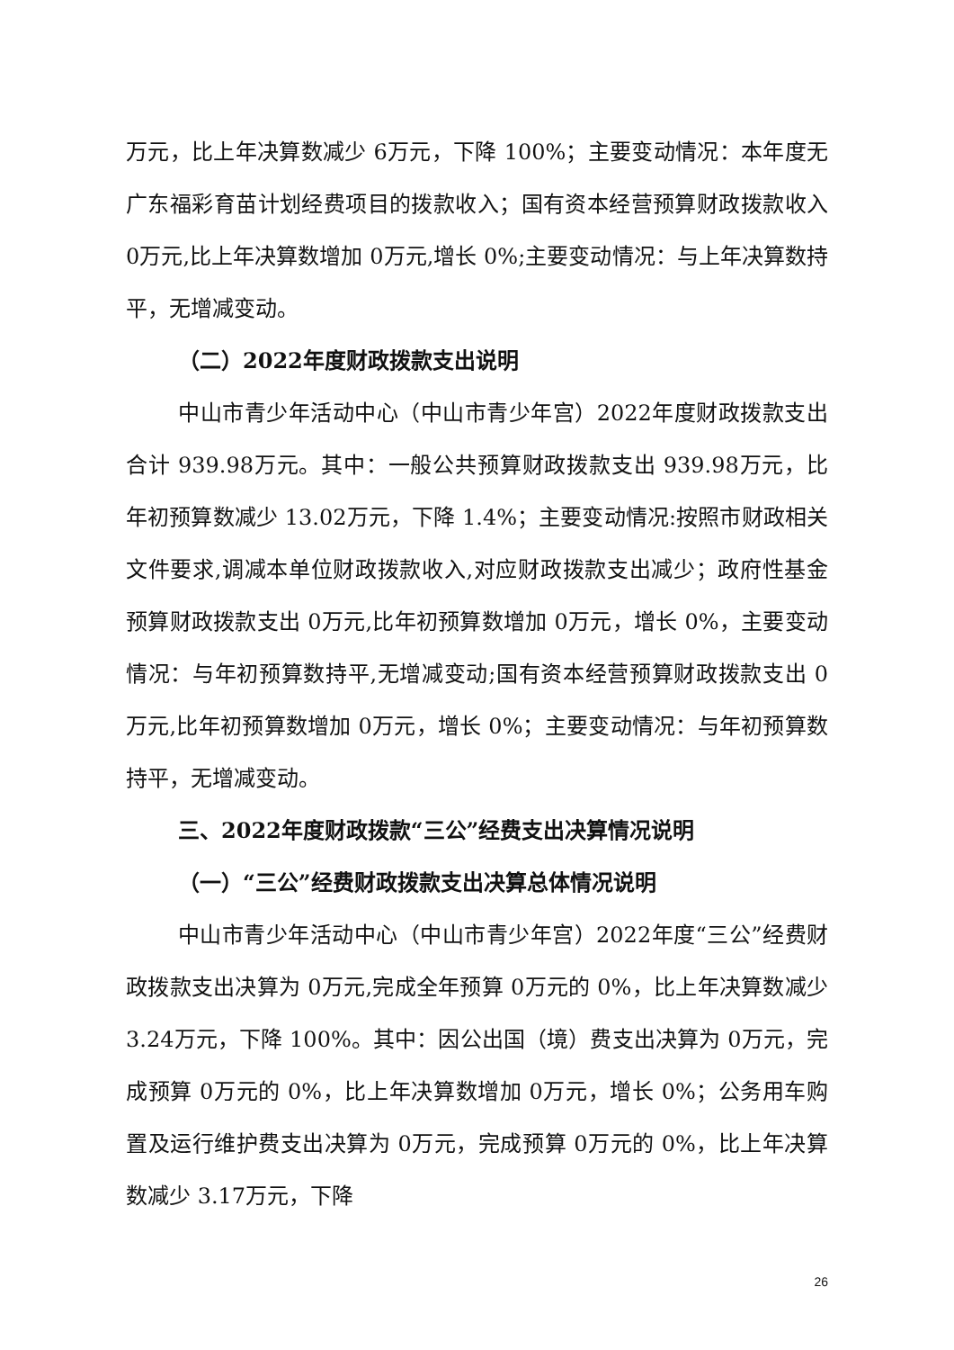万元，比上年决算数减少 6万元，下降 100%；主要变动情况：本年度无广东福彩育苗计划经费项目的拨款收入；国有资本经营预算财政拨款收入 0万元,比上年决算数增加 0万元,增长 0%;主要变动情况：与上年决算数持平，无增减变动。
（二）2022年度财政拨款支出说明
中山市青少年活动中心（中山市青少年宫）2022年度财政拨款支出合计 939.98万元。其中：一般公共预算财政拨款支出 939.98万元，比年初预算数减少 13.02万元，下降 1.4%；主要变动情况:按照市财政相关文件要求,调减本单位财政拨款收入,对应财政拨款支出减少；政府性基金预算财政拨款支出 0万元,比年初预算数增加 0万元，增长 0%，主要变动情况：与年初预算数持平,无增减变动;国有资本经营预算财政拨款支出 0万元,比年初预算数增加 0万元，增长 0%；主要变动情况：与年初预算数持平，无增减变动。
三、2022年度财政拨款“三公”经费支出决算情况说明
（一）“三公”经费财政拨款支出决算总体情况说明
中山市青少年活动中心（中山市青少年宫）2022年度“三公”经费财政拨款支出决算为 0万元,完成全年预算 0万元的 0%，比上年决算数减少 3.24万元，下降 100%。其中：因公出国（境）费支出决算为 0万元，完成预算 0万元的 0%，比上年决算数增加 0万元，增长 0%；公务用车购置及运行维护费支出决算为 0万元，完成预算 0万元的 0%，比上年决算数减少 3.17万元，下降
26